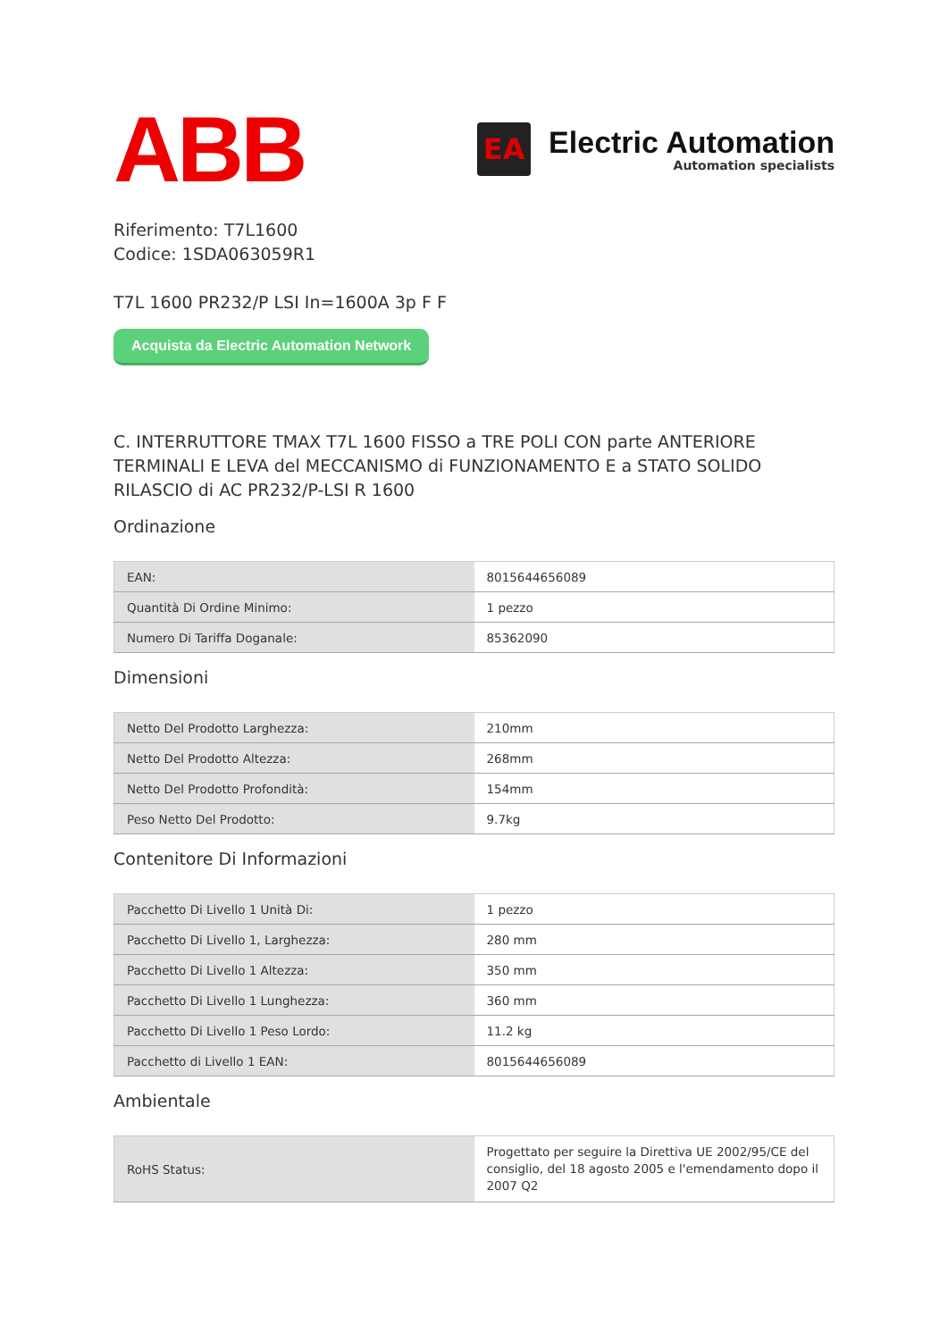ABB
EA
Electric Automation
Automation specialists
Riferimento: T7L1600
Codice: 1SDA063059R1
T7L 1600 PR232/P LSI In=1600A 3p F F
Acquista da Electric Automation Network
C. INTERRUTTORE TMAX T7L 1600 FISSO a TRE POLI CON parte ANTERIORE TERMINALI E LEVA del MECCANISMO di FUNZIONAMENTO E a STATO SOLIDO RILASCIO di AC PR232/P-LSI R 1600
Ordinazione
| EAN: | 8015644656089 |
| Quantità Di Ordine Minimo: | 1 pezzo |
| Numero Di Tariffa Doganale: | 85362090 |
Dimensioni
| Netto Del Prodotto Larghezza: | 210mm |
| Netto Del Prodotto Altezza: | 268mm |
| Netto Del Prodotto Profondità: | 154mm |
| Peso Netto Del Prodotto: | 9.7kg |
Contenitore Di Informazioni
| Pacchetto Di Livello 1 Unità Di: | 1 pezzo |
| Pacchetto Di Livello 1, Larghezza: | 280 mm |
| Pacchetto Di Livello 1 Altezza: | 350 mm |
| Pacchetto Di Livello 1 Lunghezza: | 360 mm |
| Pacchetto Di Livello 1 Peso Lordo: | 11.2 kg |
| Pacchetto di Livello 1 EAN: | 8015644656089 |
Ambientale
| RoHS Status: | Progettato per seguire la Direttiva UE 2002/95/CE del consiglio, del 18 agosto 2005 e l'emendamento dopo il 2007 Q2 |